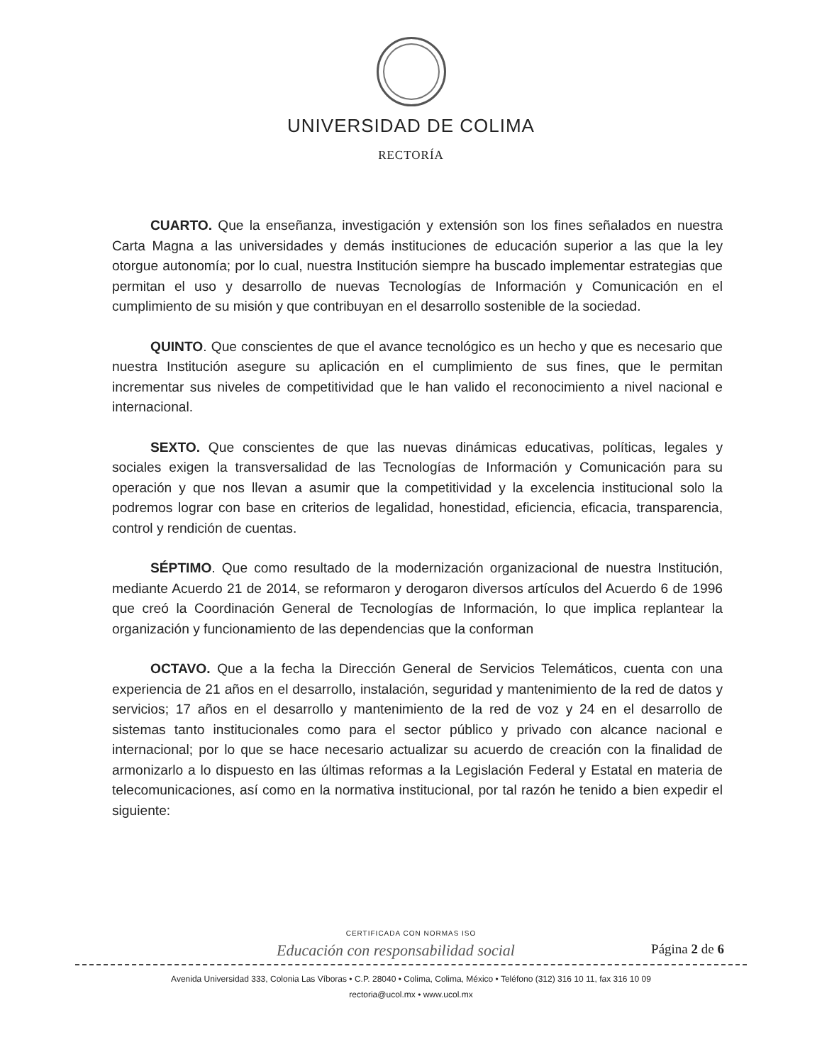UNIVERSIDAD DE COLIMA
RECTORÍA
CUARTO. Que la enseñanza, investigación y extensión son los fines señalados en nuestra Carta Magna a las universidades y demás instituciones de educación superior a las que la ley otorgue autonomía; por lo cual, nuestra Institución siempre ha buscado implementar estrategias que permitan el uso y desarrollo de nuevas Tecnologías de Información y Comunicación en el cumplimiento de su misión y que contribuyan en el desarrollo sostenible de la sociedad.
QUINTO. Que conscientes de que el avance tecnológico es un hecho y que es necesario que nuestra Institución asegure su aplicación en el cumplimiento de sus fines, que le permitan incrementar sus niveles de competitividad que le han valido el reconocimiento a nivel nacional e internacional.
SEXTO. Que conscientes de que las nuevas dinámicas educativas, políticas, legales y sociales exigen la transversalidad de las Tecnologías de Información y Comunicación para su operación y que nos llevan a asumir que la competitividad y la excelencia institucional solo la podremos lograr con base en criterios de legalidad, honestidad, eficiencia, eficacia, transparencia, control y rendición de cuentas.
SÉPTIMO. Que como resultado de la modernización organizacional de nuestra Institución, mediante Acuerdo 21 de 2014, se reformaron y derogaron diversos artículos del Acuerdo 6 de 1996 que creó la Coordinación General de Tecnologías de Información, lo que implica replantear la organización y funcionamiento de las dependencias que la conforman
OCTAVO. Que a la fecha la Dirección General de Servicios Telemáticos, cuenta con una experiencia de 21 años en el desarrollo, instalación, seguridad y mantenimiento de la red de datos y servicios; 17 años en el desarrollo y mantenimiento de la red de voz y 24 en el desarrollo de sistemas tanto institucionales como para el sector público y privado con alcance nacional e internacional; por lo que se hace necesario actualizar su acuerdo de creación con la finalidad de armonizarlo a lo dispuesto en las últimas reformas a la Legislación Federal y Estatal en materia de telecomunicaciones, así como en la normativa institucional, por tal razón he tenido a bien expedir el siguiente:
CERTIFICADA CON NORMAS ISO
Educación con responsabilidad social Página 2 de 6
Avenida Universidad 333, Colonia Las Víboras • C.P. 28040 • Colima, Colima, México • Teléfono (312) 316 10 11, fax 316 10 09
rectoria@ucol.mx • www.ucol.mx